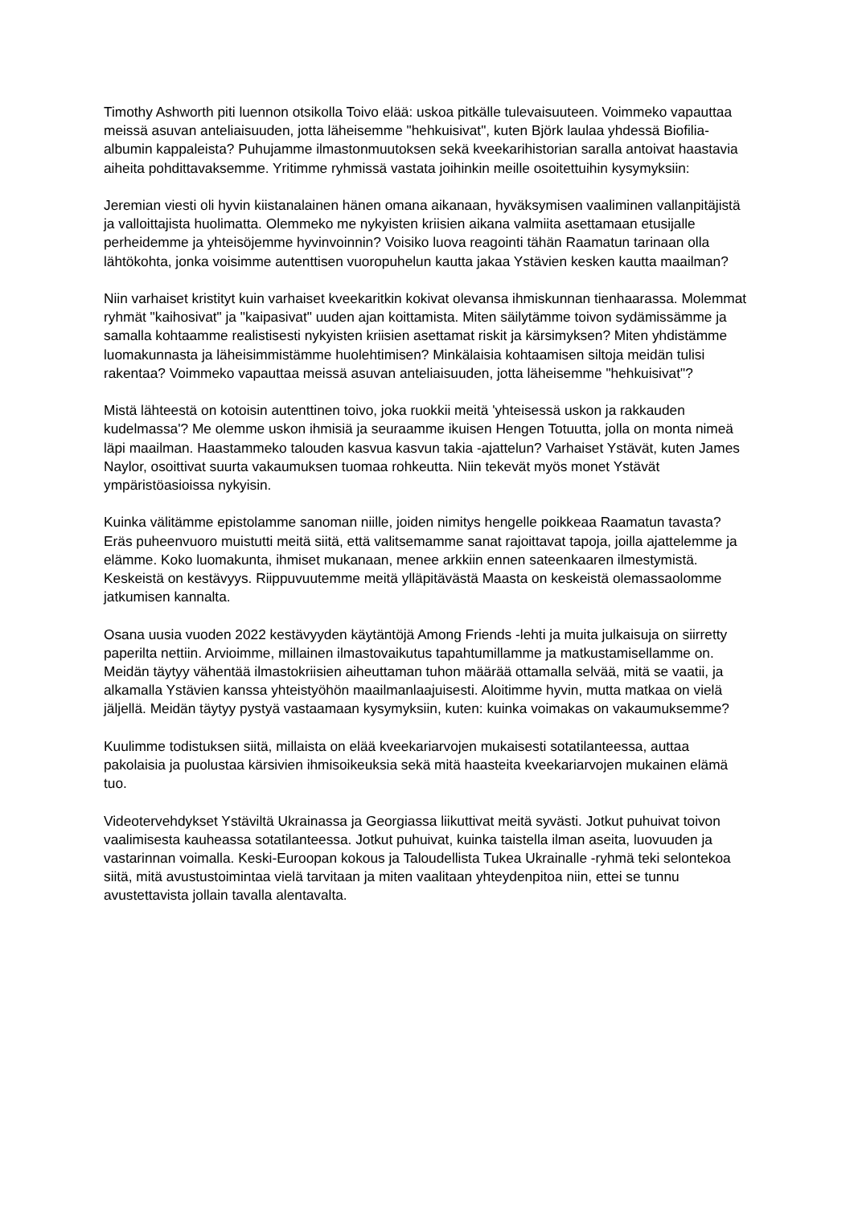Timothy Ashworth piti luennon otsikolla Toivo elää: uskoa pitkälle tulevaisuuteen. Voimmeko vapauttaa meissä asuvan anteliaisuuden, jotta läheisemme "hehkuisivat", kuten Björk laulaa yhdessä Biofilia-albumin kappaleista? Puhujamme ilmastonmuutoksen sekä kveekarihistorian saralla antoivat haastavia aiheita pohdittavaksemme. Yritimme ryhmissä vastata joihinkin meille osoitettuihin kysymyksiin:
Jeremian viesti oli hyvin kiistanalainen hänen omana aikanaan, hyväksymisen vaaliminen vallanpitäjistä ja valloittajista huolimatta. Olemmeko me nykyisten kriisien aikana valmiita asettamaan etusijalle perheidemme ja yhteisöjemme hyvinvoinnin? Voisiko luova reagointi tähän Raamatun tarinaan olla lähtökohta, jonka voisimme autenttisen vuoropuhelun kautta jakaa Ystävien kesken kautta maailman?
Niin varhaiset kristityt kuin varhaiset kveekaritkin kokivat olevansa ihmiskunnan tienhaarassa. Molemmat ryhmät "kaihosivat" ja "kaipasivat" uuden ajan koittamista. Miten säilytämme toivon sydämissämme ja samalla kohtaamme realistisesti nykyisten kriisien asettamat riskit ja kärsimyksen? Miten yhdistämme luomakunnasta ja läheisimmistämme huolehtimisen? Minkälaisia kohtaamisen siltoja meidän tulisi rakentaa? Voimmeko vapauttaa meissä asuvan anteliaisuuden, jotta läheisemme "hehkuisivat"?
Mistä lähteestä on kotoisin autenttinen toivo, joka ruokkii meitä 'yhteisessä uskon ja rakkauden kudelmassa'? Me olemme uskon ihmisiä ja seuraamme ikuisen Hengen Totuutta, jolla on monta nimeä läpi maailman. Haastammeko talouden kasvua kasvun takia -ajattelun? Varhaiset Ystävät, kuten James Naylor, osoittivat suurta vakaumuksen tuomaa rohkeutta. Niin tekevät myös monet Ystävät ympäristöasioissa nykyisin.
Kuinka välitämme epistolamme sanoman niille, joiden nimitys hengelle poikkeaa Raamatun tavasta? Eräs puheenvuoro muistutti meitä siitä, että valitsemamme sanat rajoittavat tapoja, joilla ajattelemme ja elämme. Koko luomakunta, ihmiset mukanaan, menee arkkiin ennen sateenkaaren ilmestymistä. Keskeistä on kestävyys. Riippuvuutemme meitä ylläpitävästä Maasta on keskeistä olemassaolomme jatkumisen kannalta.
Osana uusia vuoden 2022 kestävyyden käytäntöjä Among Friends -lehti ja muita julkaisuja on siirretty paperilta nettiin. Arvioimme, millainen ilmastovaikutus tapahtumillamme ja matkustamisellamme on. Meidän täytyy vähentää ilmastokriisien aiheuttaman tuhon määrää ottamalla selvää, mitä se vaatii, ja alkamalla Ystävien kanssa yhteistyöhön maailmanlaajuisesti. Aloitimme hyvin, mutta matkaa on vielä jäljellä. Meidän täytyy pystyä vastaamaan kysymyksiin, kuten: kuinka voimakas on vakaumuksemme?
Kuulimme todistuksen siitä, millaista on elää kveekariarvojen mukaisesti sotatilanteessa, auttaa pakolaisia ja puolustaa kärsivien ihmisoikeuksia sekä mitä haasteita kveekariarvojen mukainen elämä tuo.
Videotervehdykset Ystäviltä Ukrainassa ja Georgiassa liikuttivat meitä syvästi. Jotkut puhuivat toivon vaalimisesta kauheassa sotatilanteessa. Jotkut puhuivat, kuinka taistella ilman aseita, luovuuden ja vastarinnan voimalla. Keski-Euroopan kokous ja Taloudellista Tukea Ukrainalle -ryhmä teki selontekoa siitä, mitä avustustoimintaa vielä tarvitaan ja miten vaalitaan yhteydenpitoa niin, ettei se tunnu avustettavista jollain tavalla alentavalta.